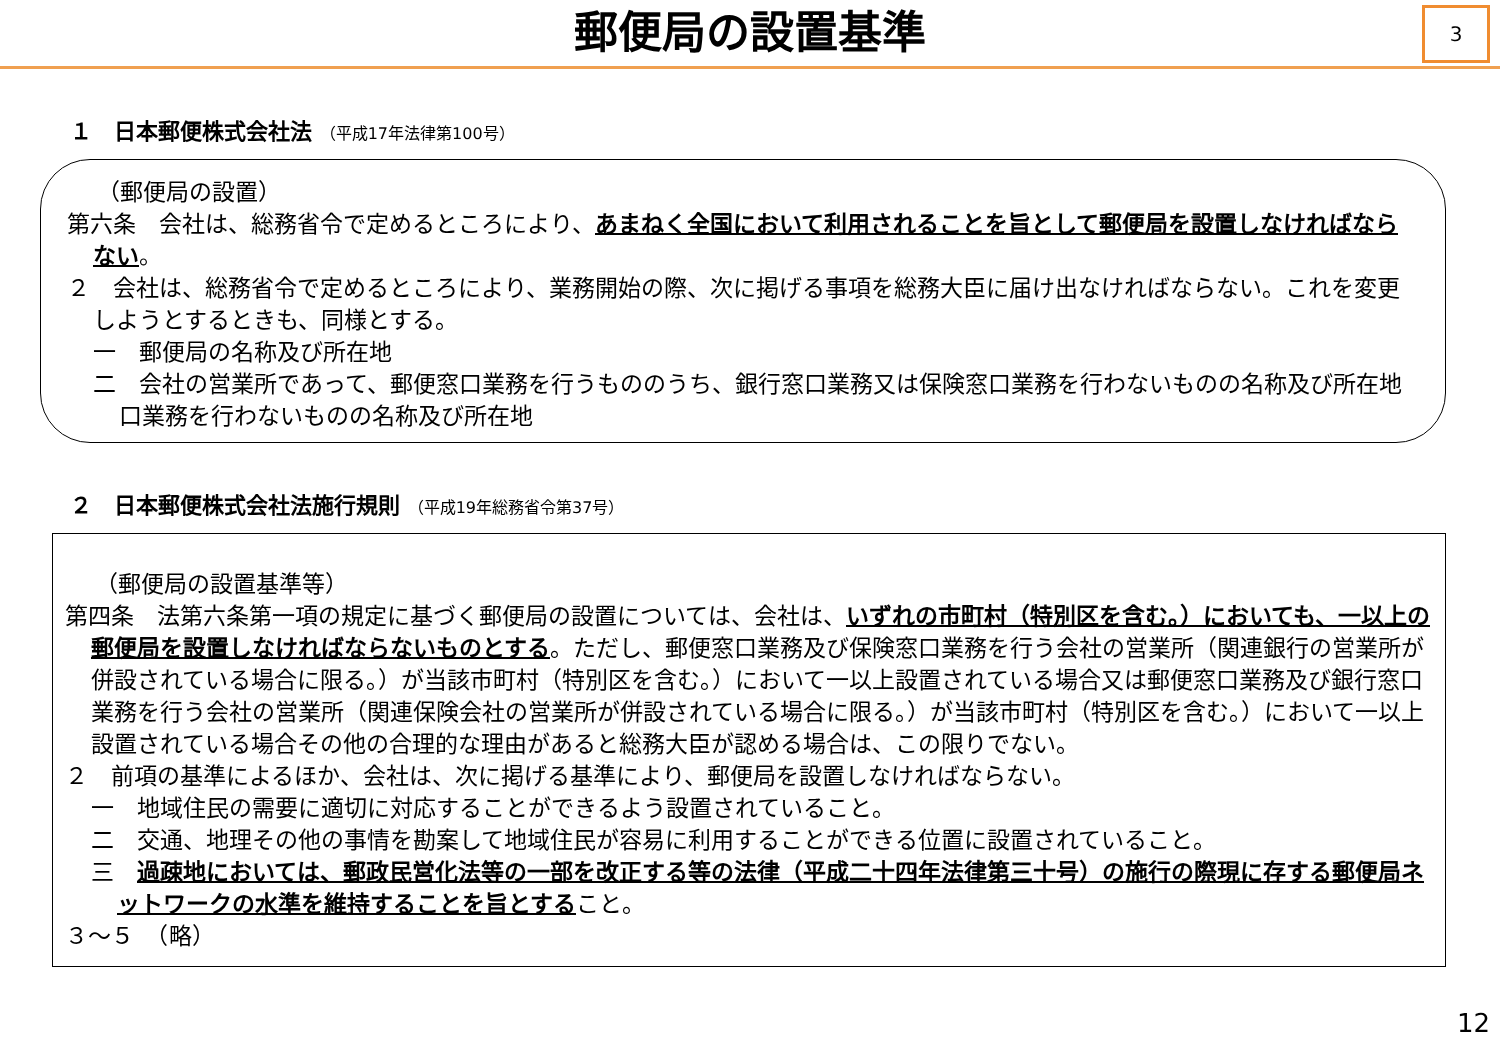郵便局の設置基準
3
１　日本郵便株式会社法 （平成17年法律第100号）
（郵便局の設置）
第六条　会社は、総務省令で定めるところにより、あまねく全国において利用されることを旨として郵便局を設置しなければならない。
２　会社は、総務省令で定めるところにより、業務開始の際、次に掲げる事項を総務大臣に届け出なければならない。これを変更しようとするときも、同様とする。
一　郵便局の名称及び所在地
二　会社の営業所であって、郵便窓口業務を行うもののうち、銀行窓口業務又は保険窓口業務を行わないものの名称及び所在地口業務を行わないものの名称及び所在地
２　日本郵便株式会社法施行規則 （平成19年総務省令第37号）
（郵便局の設置基準等）
第四条　法第六条第一項の規定に基づく郵便局の設置については、会社は、いずれの市町村（特別区を含む。）においても、一以上の郵便局を設置しなければならないものとする。ただし、郵便窓口業務及び保険窓口業務を行う会社の営業所（関連銀行の営業所が併設されている場合に限る。）が当該市町村（特別区を含む。）において一以上設置されている場合又は郵便窓口業務及び銀行窓口業務を行う会社の営業所（関連保険会社の営業所が併設されている場合に限る。）が当該市町村（特別区を含む。）において一以上設置されている場合その他の合理的な理由があると総務大臣が認める場合は、この限りでない。
２　前項の基準によるほか、会社は、次に掲げる基準により、郵便局を設置しなければならない。
一　地域住民の需要に適切に対応することができるよう設置されていること。
二　交通、地理その他の事情を勘案して地域住民が容易に利用することができる位置に設置されていること。
三　過疎地においては、郵政民営化法等の一部を改正する等の法律（平成二十四年法律第三十号）の施行の際現に存する郵便局ネットワークの水準を維持することを旨とすること。
３～５　（略）
12